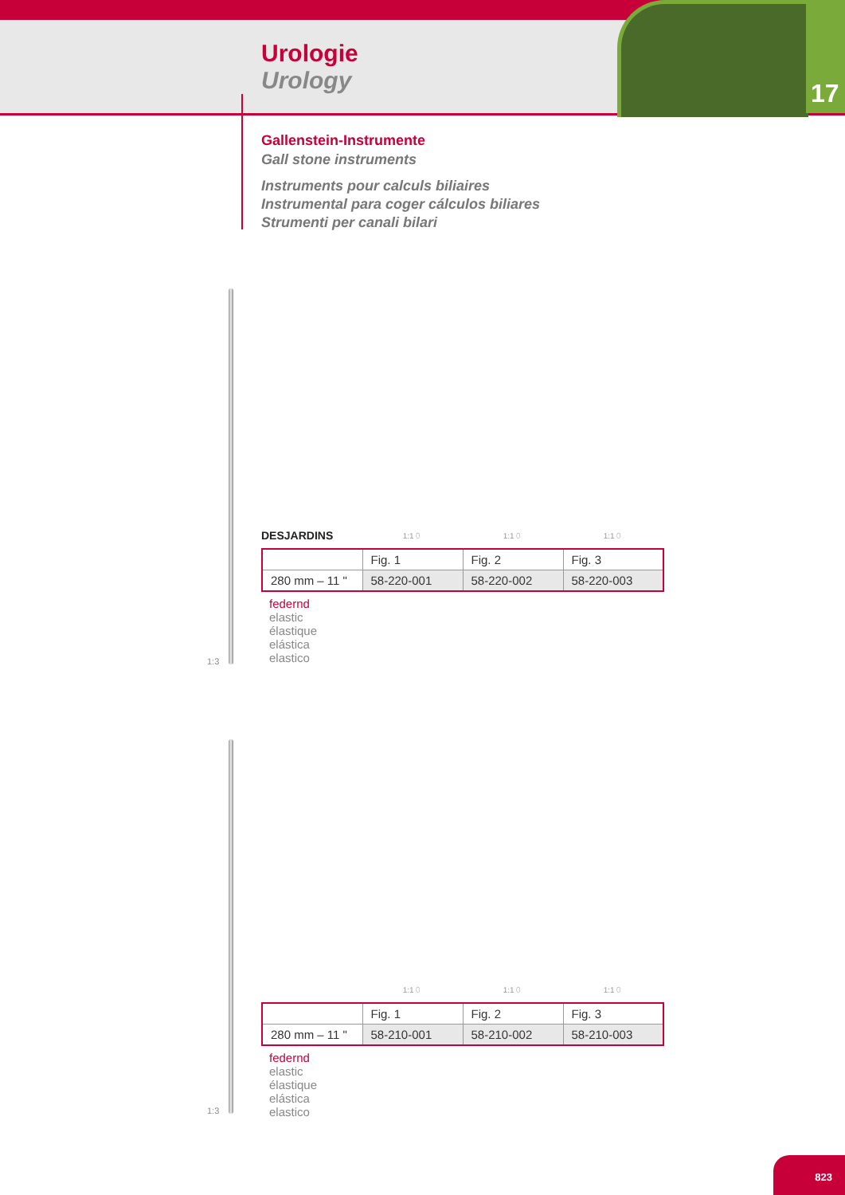17
Urologie
Urology
Gallenstein-Instrumente
Gall stone instruments
Instruments pour calculs biliaires
Instrumental para coger cálculos biliares
Strumenti per canali bilari
1:3
DESJARDINS
1:1 ⬯
1:1 ⬯
1:1 ⬯
| | Fig. 1 | Fig. 2 | Fig. 3 |
| 280 mm – 11 " | 58-220-001 | 58-220-002 | 58-220-003 |
federnd
elastic
élastique
elástica
elastico
1:3
1:1 ⬯
1:1 ⬯
1:1 ⬯
| | Fig. 1 | Fig. 2 | Fig. 3 |
| 280 mm – 11 " | 58-210-001 | 58-210-002 | 58-210-003 |
federnd
elastic
élastique
elástica
elastico
823